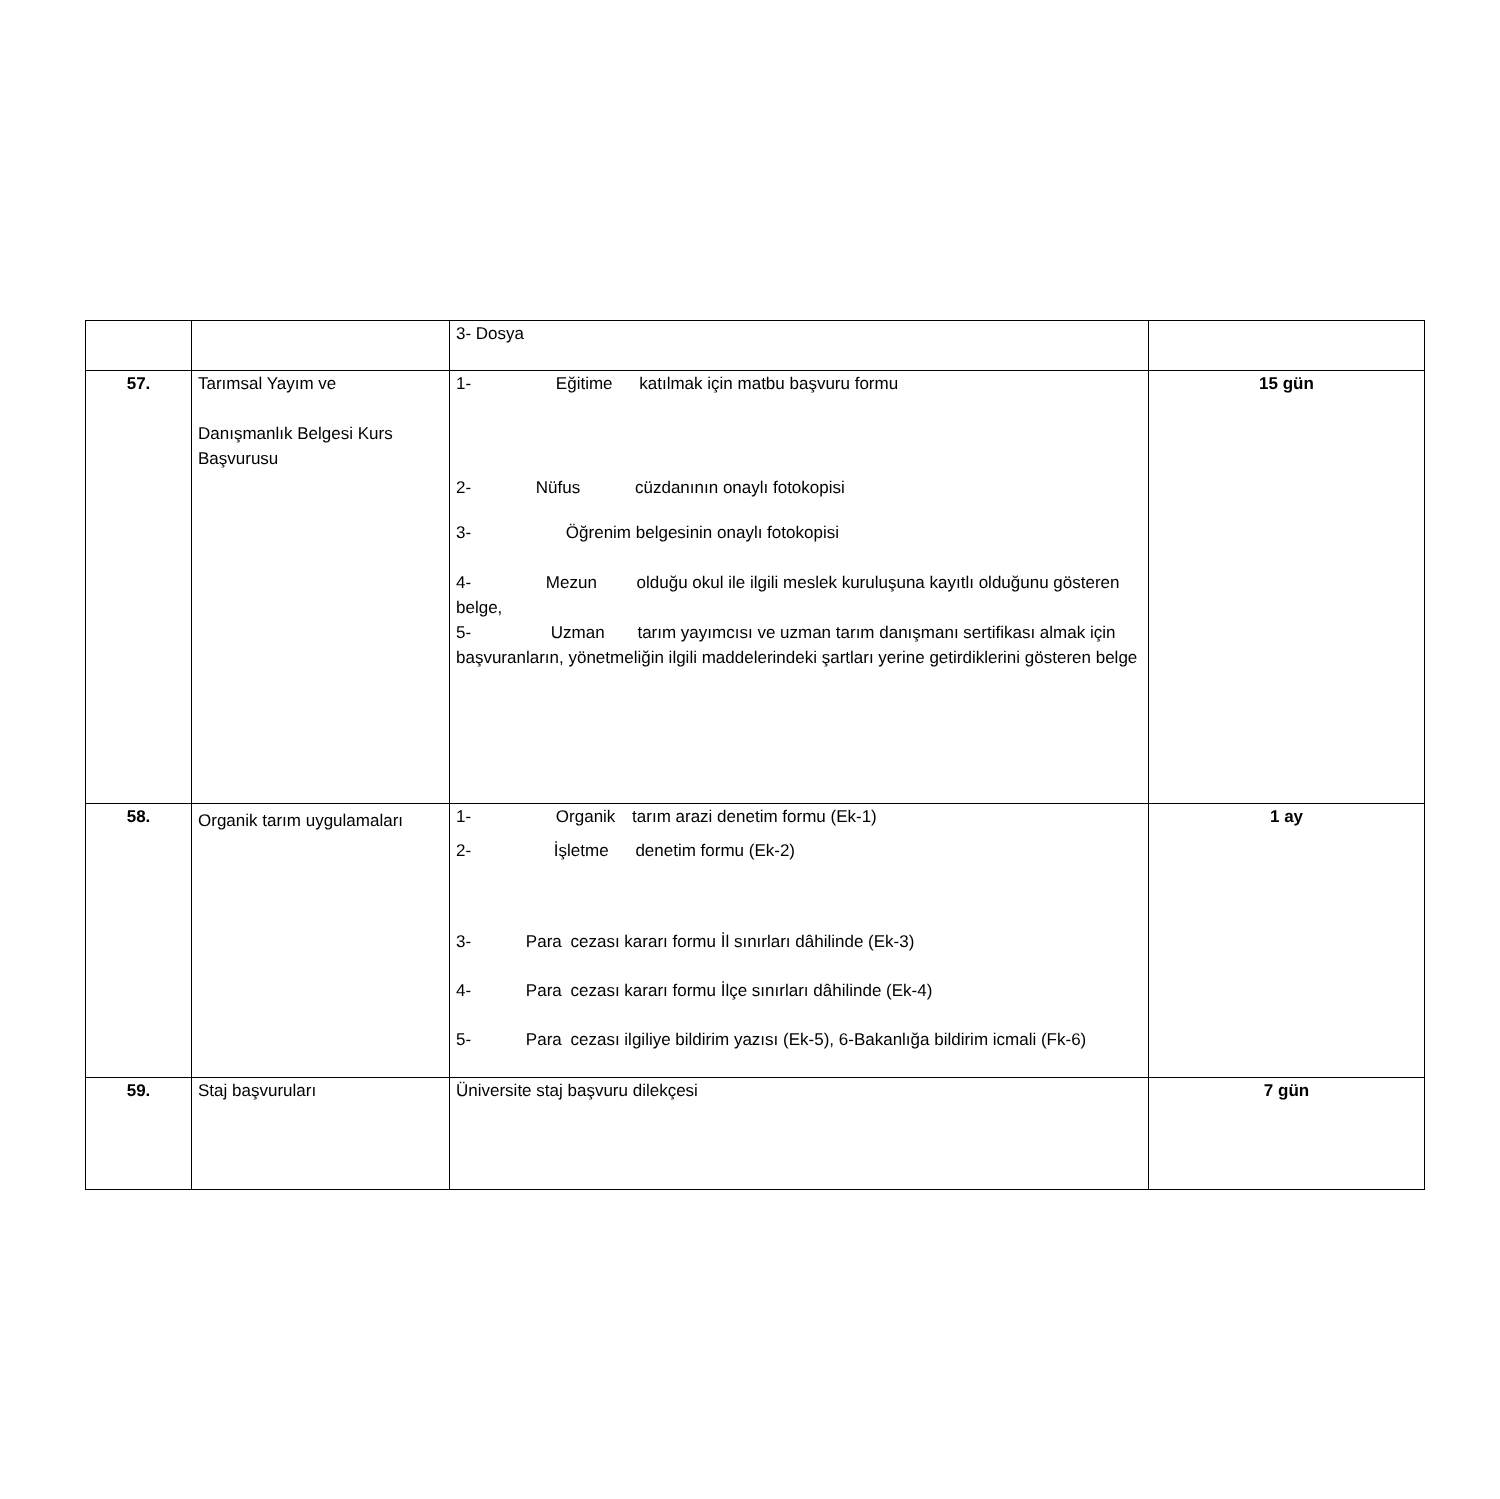| | | 3- Dosya | |
| 57. | Tarımsal Yayım ve Danışmanlık Belgesi Kurs Başvurusu | 1- Eğitime katılmak için matbu başvuru formu 2- Nüfus cüzdanının onaylı fotokopisi 3- Öğrenim belgesinin onaylı fotokopisi 4- Mezun olduğu okul ile ilgili meslek kuruluşuna kayıtlı olduğunu gösteren belge, 5- Uzman tarım yayımcısı ve uzman tarım danışmanı sertifikası almak için başvuranların, yönetmeliğin ilgili maddelerindeki şartları yerine getirdiklerini gösteren belge | 15 gün |
| 58. | Organik tarım uygulamaları | 1- Organik tarım arazi denetim formu (Ek-1) 2- İşletme denetim formu (Ek-2) 3- Para cezası kararı formu İl sınırları dâhilinde (Ek-3) 4- Para cezası kararı formu İlçe sınırları dâhilinde (Ek-4) 5- Para cezası ilgiliye bildirim yazısı (Ek-5), 6-Bakanlığa bildirim icmali (Fk-6) | 1 ay |
| 59. | Staj başvuruları | Üniversite staj başvuru dilekçesi | 7 gün |